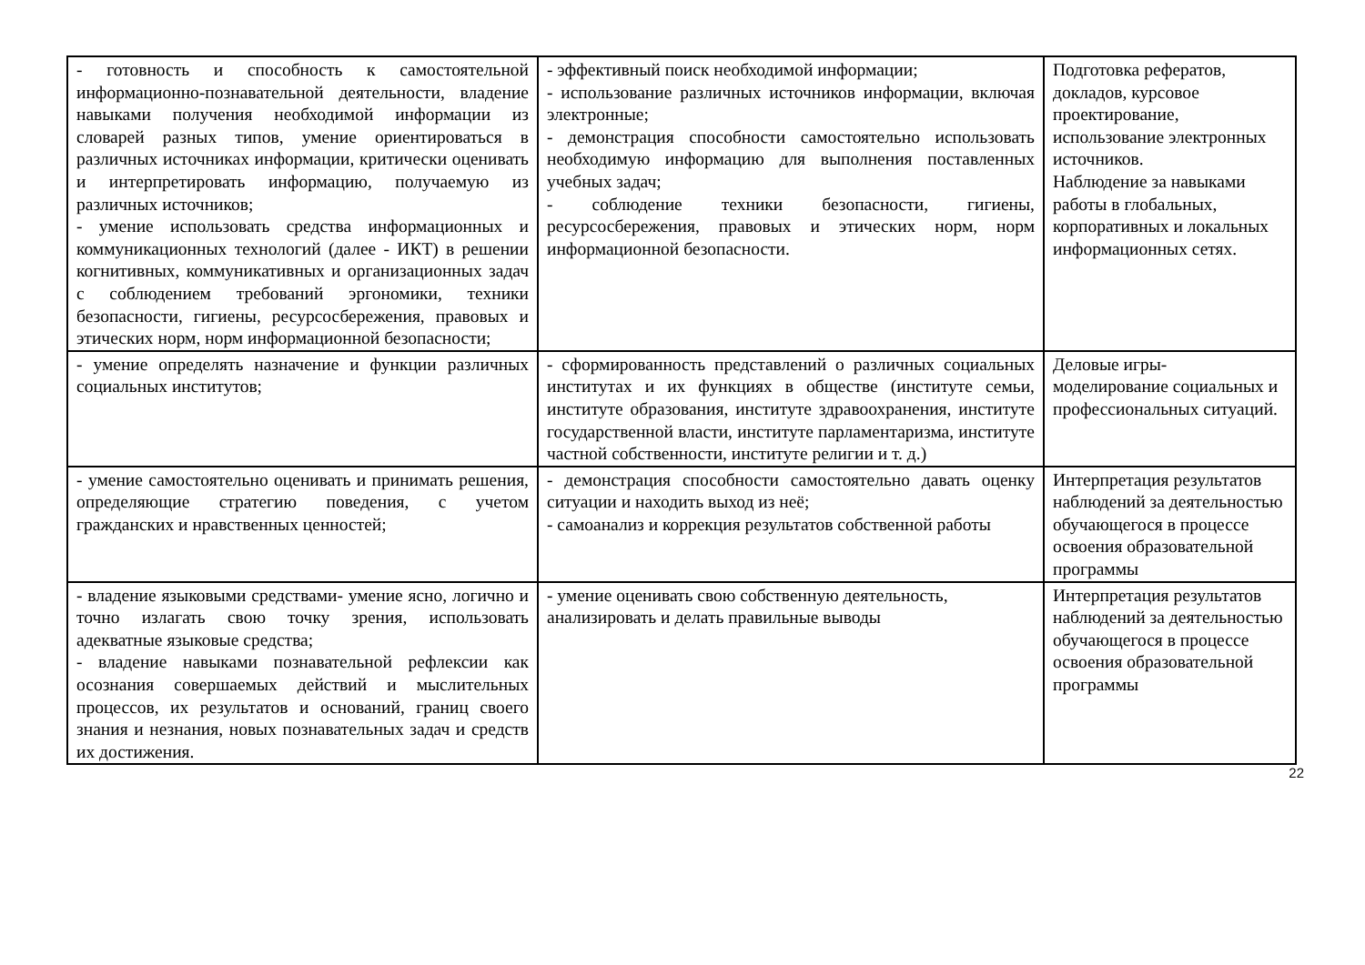| - готовность и способность к самостоятельной информационно-познавательной деятельности, владение навыками получения необходимой информации из словарей разных типов, умение ориентироваться в различных источниках информации, критически оценивать и интерпретировать информацию, получаемую из различных источников; - умение использовать средства информационных и коммуникационных технологий (далее - ИКТ) в решении когнитивных, коммуникативных и организационных задач с соблюдением требований эргономики, техники безопасности, гигиены, ресурсосбережения, правовых и этических норм, норм информационной безопасности; | - эффективный поиск необходимой информации; - использование различных источников информации, включая электронные; - демонстрация способности самостоятельно использовать необходимую информацию для выполнения поставленных учебных задач; - соблюдение техники безопасности, гигиены, ресурсосбережения, правовых и этических норм, норм информационной безопасности. | Подготовка рефератов, докладов, курсовое проектирование, использование электронных источников. Наблюдение за навыками работы в глобальных, корпоративных и локальных информационных сетях. |
| - умение определять назначение и функции различных социальных институтов; | - сформированность представлений о различных социальных институтах и их функциях в обществе (институте семьи, институте образования, институте здравоохранения, институте государственной власти, институте парламентаризма, институте частной собственности, институте религии и т. д.) | Деловые игры- моделирование социальных и профессиональных ситуаций. |
| - умение самостоятельно оценивать и принимать решения, определяющие стратегию поведения, с учетом гражданских и нравственных ценностей; | - демонстрация способности самостоятельно давать оценку ситуации и находить выход из неё; - самоанализ и коррекция результатов собственной работы | Интерпретация результатов наблюдений за деятельностью обучающегося в процессе освоения образовательной программы |
| - владение языковыми средствами- умение ясно, логично и точно излагать свою точку зрения, использовать адекватные языковые средства; - владение навыками познавательной рефлексии как осознания совершаемых действий и мыслительных процессов, их результатов и оснований, границ своего знания и незнания, новых познавательных задач и средств их достижения. | - умение оценивать свою собственную деятельность, анализировать и делать правильные выводы | Интерпретация результатов наблюдений за деятельностью обучающегося в процессе освоения образовательной программы |
22